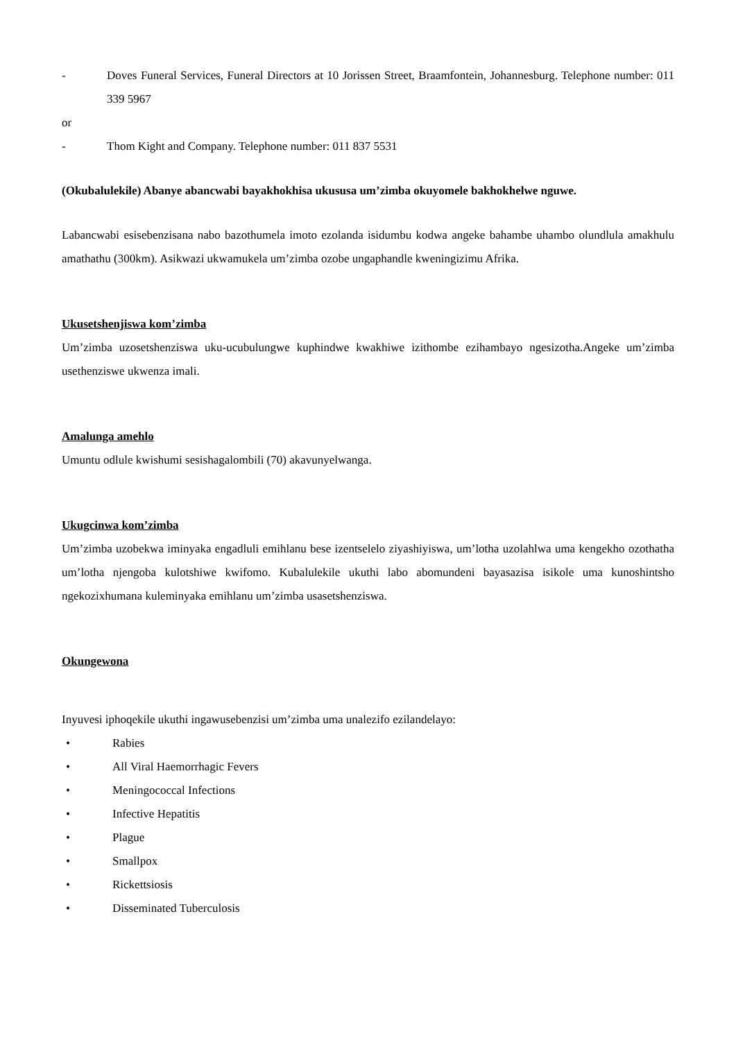- Doves Funeral Services, Funeral Directors at 10 Jorissen Street, Braamfontein, Johannesburg. Telephone number: 011 339 5967
or
- Thom Kight and Company. Telephone number: 011 837 5531
(Okubalulekile) Abanye abancwabi bayakhokhisa ukususa um’zimba okuyomele bakhokhelwe nguwe.
Labancwabi esisebenzisana nabo bazothumela imoto ezolanda isidumbu kodwa angeke bahambe uhambo olundlula amakhulu amathathu (300km). Asikwazi ukwamukela um’zimba ozobe ungaphandle kweningizimu Afrika.
Ukusetshenjiswa kom’zimba
Um’zimba uzosetshenziswa uku-ucubulungwe kuphindwe kwakhiwe izithombe ezihambayo ngesizotha.Angeke um’zimba usethenziswe ukwenza imali.
Amalunga amehlo
Umuntu odlule kwishumi sesishagalombili (70) akavunyelwanga.
Ukugcinwa kom’zimba
Um’zimba uzobekwa iminyaka engadluli emihlanu bese izentselelo ziyashiyiswa, um’lotha uzolahlwa uma kengekho ozothatha um’lotha njengoba kulotshiwe kwifomo. Kubalulekile ukuthi labo abomundeni bayasazisa isikole uma kunoshintsho ngekozixhumana kuleminyaka emihlanu um’zimba usasetshenziswa.
Okungewona
Inyuvesi iphoqekile ukuthi ingawusebenzisi um’zimba uma unalezifo ezilandelayo:
• Rabies
• All Viral Haemorrhagic Fevers
• Meningococcal Infections
• Infective Hepatitis
• Plague
• Smallpox
• Rickettsiosis
• Disseminated Tuberculosis